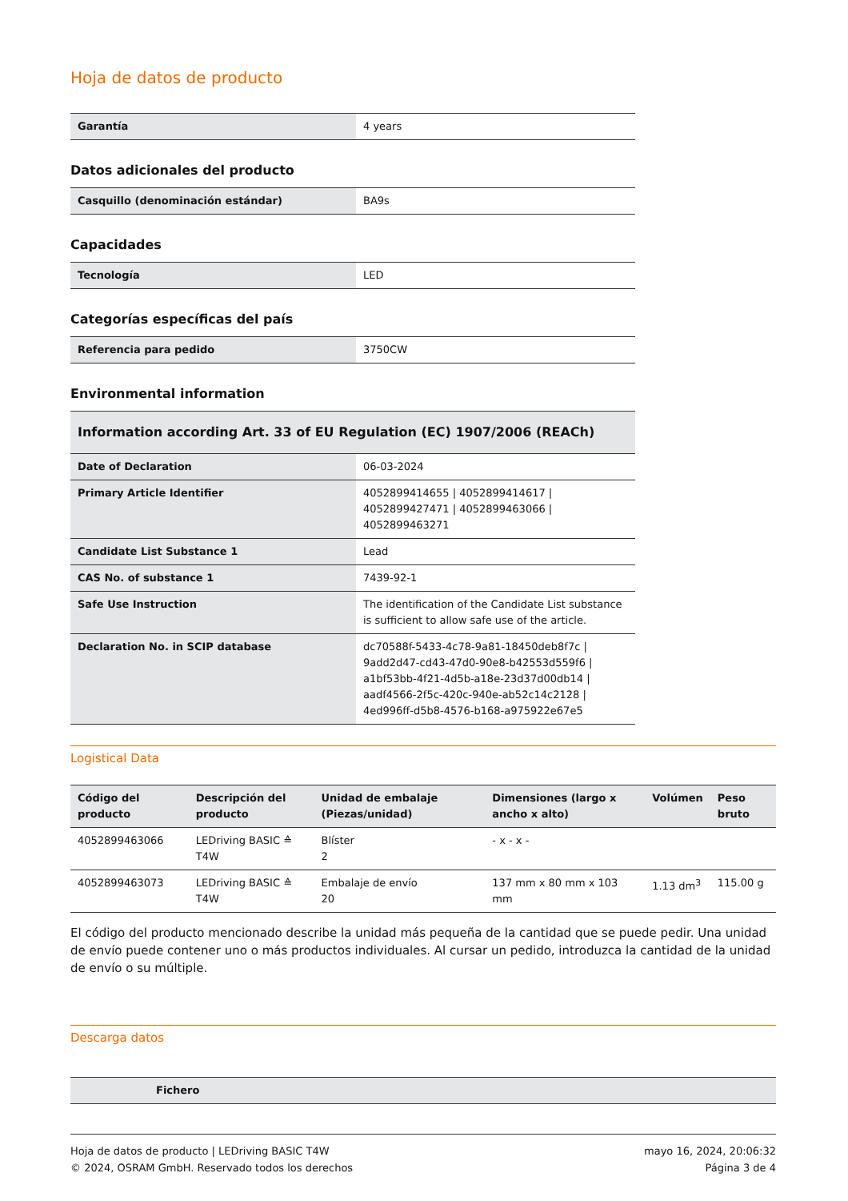Hoja de datos de producto
| Garantía | 4 years |
Datos adicionales del producto
| Casquillo (denominación estándar) | BA9s |
Capacidades
| Tecnología | LED |
Categorías específicas del país
| Referencia para pedido | 3750CW |
Environmental information
| Information according Art. 33 of EU Regulation (EC) 1907/2006 (REACh) | |
| Date of Declaration | 06-03-2024 |
| Primary Article Identifier | 4052899414655 / 4052899414617 / 4052899427471 / 4052899463066 / 4052899463271 |
| Candidate List Substance 1 | Lead |
| CAS No. of substance 1 | 7439-92-1 |
| Safe Use Instruction | The identification of the Candidate List substance is sufficient to allow safe use of the article. |
| Declaration No. in SCIP database | dc70588f-5433-4c78-9a81-18450deb8f7c / 9add2d47-cd43-47d0-90e8-b42553d559f6 / a1bf53bb-4f21-4d5b-a18e-23d37d00db14 / aadf4566-2f5c-420c-940e-ab52c14c2128 / 4ed996ff-d5b8-4576-b168-a975922e67e5 |
Logistical Data
| Código del producto | Descripción del producto | Unidad de embalaje (Piezas/unidad) | Dimensiones (largo x ancho x alto) | Volúmen | Peso bruto |
| --- | --- | --- | --- | --- | --- |
| 4052899463066 | LEDriving BASIC ≙ T4W | Blíster 2 | - x - x - | | |
| 4052899463073 | LEDriving BASIC ≙ T4W | Embalaje de envío 20 | 137 mm x 80 mm x 103 mm | 1.13 dm<sup>3</sup> | 115.00 g |
El código del producto mencionado describe la unidad más pequeña de la cantidad que se puede pedir. Una unidad de envío puede contener uno o más productos individuales. Al cursar un pedido, introduzca la cantidad de la unidad de envío o su múltiple.
Descarga datos
| | Fichero |
| --- | --- |
Hoja de datos de producto | LEDriving BASIC T4W
© 2024, OSRAM GmbH. Reservado todos los derechos
mayo 16, 2024, 20:06:32
Página 3 de 4